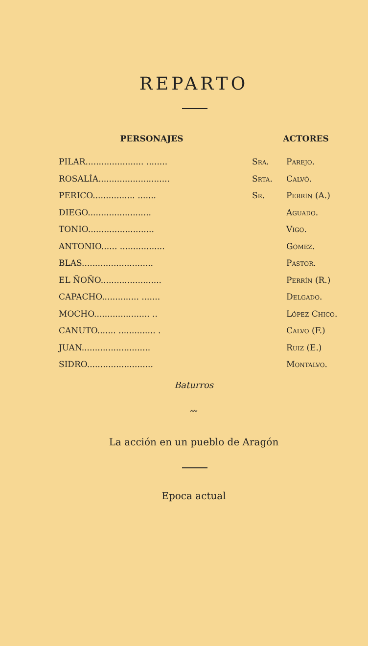REPARTO
PERSONAJES ACTORES
| PILAR...................... ........ | Sra. | Parejo. |
| ROSALÍA........................... | Srta. | Calvó. |
| PERICO................ ....... | Sr. | Perrín (A.) |
| DIEGO........................ | | Aguado. |
| TONIO......................... | | Vigo. |
| ANTONIO...... ................. | | Gómez. |
| BLAS........................... | | Pastor. |
| EL ÑOÑO....................... | | Perrín (R.) |
| CAPACHO.............. ....... | | Delgado. |
| MOCHO..................... .. | | López Chico. |
| CANUTO....... .............. . | | Calvo (F.) |
| JUAN.......................... | | Ruiz (E.) |
| SIDRO......................... | | Montalvo. |
Baturros
〰
La acción en un pueblo de Aragón
Epoca actual